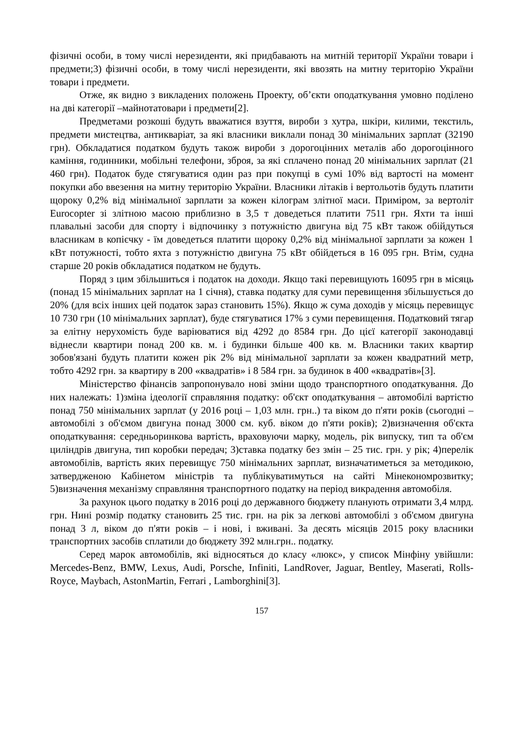фізичні особи, в тому числі нерезиденти, які придбавають на митній території України товари і предмети;3) фізичні особи, в тому числі нерезиденти, які ввозять на митну територію України товари і предмети.
Отже, як видно з викладених положень Проекту, об’єкти оподаткування умовно поділено на дві категорії –майнотатовари і предмети[2].
Предметами розкоші будуть вважатися взуття, вироби з хутра, шкіри, килими, текстиль, предмети мистецтва, антикваріат, за які власники виклали понад 30 мінімальних зарплат (32190 грн). Обкладатися податком будуть також вироби з дорогоцінних металів або дорогоцінного каміння, годинники, мобільні телефони, зброя, за які сплачено понад 20 мінімальних зарплат (21 460 грн). Податок буде стягуватися один раз при покупці в сумі 10% від вартості на момент покупки або ввезення на митну територію України. Власники літаків і вертольотів будуть платити щороку 0,2% від мінімальної зарплати за кожен кілограм злітної маси. Приміром, за вертоліт Eurocopter зі злітною масою приблизно в 3,5 т доведеться платити 7511 грн. Яхти та інші плавальні засоби для спорту і відпочинку з потужністю двигуна від 75 кВт також обійдуться власникам в копієчку - їм доведеться платити щороку 0,2% від мінімальної зарплати за кожен 1 кВт потужності, тобто яхта з потужністю двигуна 75 кВт обійдеться в 16 095 грн. Втім, судна старше 20 років обкладатися податком не будуть.
Поряд з цим збільшиться і податок на доходи. Якщо такі перевищують 16095 грн в місяць (понад 15 мінімальних зарплат на 1 січня), ставка податку для суми перевищення збільшується до 20% (для всіх інших цей податок зараз становить 15%). Якщо ж сума доходів у місяць перевищує 10 730 грн (10 мінімальних зарплат), буде стягуватися 17% з суми перевищення. Податковий тягар за елітну нерухомість буде варіюватися від 4292 до 8584 грн. До цієї категорії законодавці віднесли квартири понад 200 кв. м. і будинки більше 400 кв. м. Власники таких квартир зобов'язані будуть платити кожен рік 2% від мінімальної зарплати за кожен квадратний метр, тобто 4292 грн. за квартиру в 200 «квадратів» і 8 584 грн. за будинок в 400 «квадратів»[3].
Міністерство фінансів запропонувало нові зміни щодо транспортного оподаткування. До них належать: 1)зміна ідеології справляння податку: об'єкт оподаткування – автомобілі вартістю понад 750 мінімальних зарплат (у 2016 році – 1,03 млн. грн..) та віком до п'яти років (сьогодні – автомобілі з об'ємом двигуна понад 3000 см. куб. віком до п'яти років); 2)визначення об'єкта оподаткування: середньоринкова вартість, враховуючи марку, модель, рік випуску, тип та об'єм циліндрів двигуна, тип коробки передач; 3)ставка податку без змін – 25 тис. грн. у рік; 4)перелік автомобілів, вартість яких перевищує 750 мінімальних зарплат, визначатиметься за методикою, затвердженою Кабінетом міністрів та публікуватимуться на сайті Мінекономрозвитку; 5)визначення механізму справляння транспортного податку на період викрадення автомобіля.
За рахунок цього податку в 2016 році до державного бюджету планують отримати 3,4 млрд. грн. Нині розмір податку становить 25 тис. грн. на рік за легкові автомобілі з об'ємом двигуна понад 3 л, віком до п'яти років – і нові, і вживані. За десять місяців 2015 року власники транспортних засобів сплатили до бюджету 392 млн.грн.. податку.
Серед марок автомобілів, які відносяться до класу «люкс», у список Мінфіну увійшли: Mercedes-Benz, BMW, Lexus, Audi, Porsche, Infiniti, LandRover, Jaguar, Bentley, Maserati, Rolls-Royce, Maybach, AstonMartin, Ferrari , Lamborghini[3].
157